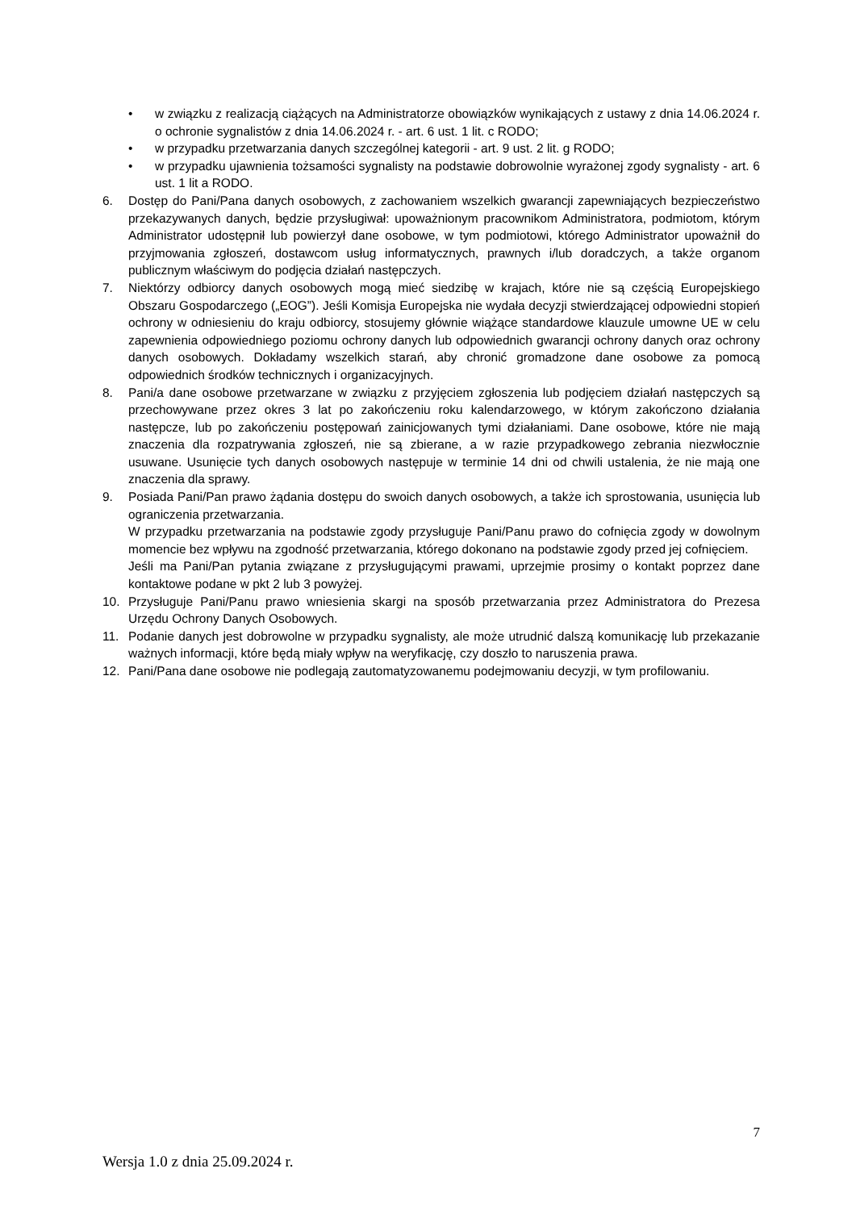• w związku z realizacją ciążących na Administratorze obowiązków wynikających z ustawy z dnia 14.06.2024 r. o ochronie sygnalistów z dnia 14.06.2024 r. - art. 6 ust. 1 lit. c RODO;
• w przypadku przetwarzania danych szczególnej kategorii - art. 9 ust. 2 lit. g RODO;
• w przypadku ujawnienia tożsamości sygnalisty na podstawie dobrowolnie wyrażonej zgody sygnalisty - art. 6 ust. 1 lit a RODO.
6. Dostęp do Pani/Pana danych osobowych, z zachowaniem wszelkich gwarancji zapewniających bezpieczeństwo przekazywanych danych, będzie przysługiwał: upoważnionym pracownikom Administratora, podmiotom, którym Administrator udostępnił lub powierzył dane osobowe, w tym podmiotowi, którego Administrator upoważnił do przyjmowania zgłoszeń, dostawcom usług informatycznych, prawnych i/lub doradczych, a także organom publicznym właściwym do podjęcia działań następczych.
7. Niektórzy odbiorcy danych osobowych mogą mieć siedzibę w krajach, które nie są częścią Europejskiego Obszaru Gospodarczego („EOG”). Jeśli Komisja Europejska nie wydała decyzji stwierdzającej odpowiedni stopień ochrony w odniesieniu do kraju odbiorcy, stosujemy głównie wiążące standardowe klauzule umowne UE w celu zapewnienia odpowiedniego poziomu ochrony danych lub odpowiednich gwarancji ochrony danych oraz ochrony danych osobowych. Dokładamy wszelkich starań, aby chronić gromadzone dane osobowe za pomocą odpowiednich środków technicznych i organizacyjnych.
8. Pani/a dane osobowe przetwarzane w związku z przyjęciem zgłoszenia lub podjęciem działań następczych są przechowywane przez okres 3 lat po zakończeniu roku kalendarzowego, w którym zakończono działania następcze, lub po zakończeniu postępowań zainicjowanych tymi działaniami. Dane osobowe, które nie mają znaczenia dla rozpatrywania zgłoszeń, nie są zbierane, a w razie przypadkowego zebrania niezwłocznie usuwane. Usunięcie tych danych osobowych następuje w terminie 14 dni od chwili ustalenia, że nie mają one znaczenia dla sprawy.
9. Posiada Pani/Pan prawo żądania dostępu do swoich danych osobowych, a także ich sprostowania, usunięcia lub ograniczenia przetwarzania.
W przypadku przetwarzania na podstawie zgody przysługuje Pani/Panu prawo do cofnięcia zgody w dowolnym momencie bez wpływu na zgodność przetwarzania, którego dokonano na podstawie zgody przed jej cofnięciem.
Jeśli ma Pani/Pan pytania związane z przysługującymi prawami, uprzejmie prosimy o kontakt poprzez dane kontaktowe podane w pkt 2 lub 3 powyżej.
10. Przysługuje Pani/Panu prawo wniesienia skargi na sposób przetwarzania przez Administratora do Prezesa Urzędu Ochrony Danych Osobowych.
11. Podanie danych jest dobrowolne w przypadku sygnalisty, ale może utrudnić dalszą komunikację lub przekazanie ważnych informacji, które będą miały wpływ na weryfikację, czy doszło to naruszenia prawa.
12. Pani/Pana dane osobowe nie podlegają zautomatyzowanemu podejmowaniu decyzji, w tym profilowaniu.
7
Wersja 1.0 z dnia 25.09.2024 r.